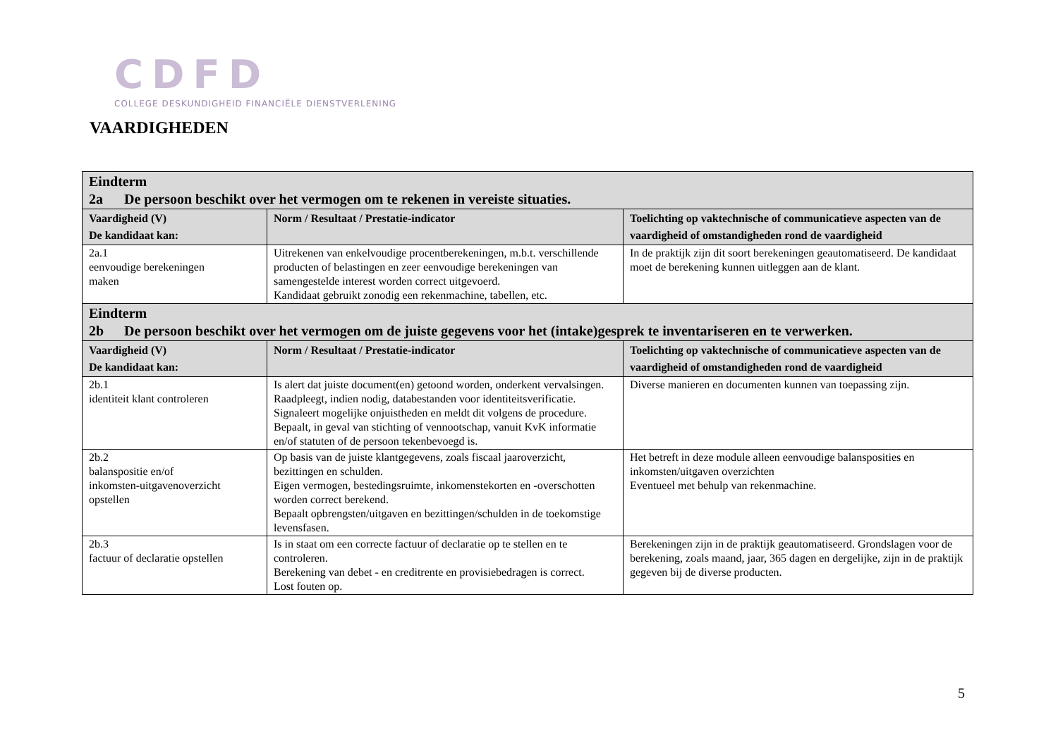CDFD
COLLEGE DESKUNDIGHEID FINANCIËLE DIENSTVERLENING
VAARDIGHEDEN
| Eindterm 2a De persoon beschikt over het vermogen om te rekenen in vereiste situaties. | | |
| Vaardigheid (V) De kandidaat kan: | Norm / Resultaat / Prestatie-indicator | Toelichting op vaktechnische of communicatieve aspecten van de vaardigheid of omstandigheden rond de vaardigheid |
| 2a.1 eenvoudige berekeningen maken | Uitrekenen van enkelvoudige procentberekeningen, m.b.t. verschillende producten of belastingen en zeer eenvoudige berekeningen van samengestelde interest worden correct uitgevoerd. Kandidaat gebruikt zonodig een rekenmachine, tabellen, etc. | In de praktijk zijn dit soort berekeningen geautomatiseerd. De kandidaat moet de berekening kunnen uitleggen aan de klant. |
| Eindterm 2b De persoon beschikt over het vermogen om de juiste gegevens voor het (intake)gesprek te inventariseren en te verwerken. | | |
| Vaardigheid (V) De kandidaat kan: | Norm / Resultaat / Prestatie-indicator | Toelichting op vaktechnische of communicatieve aspecten van de vaardigheid of omstandigheden rond de vaardigheid |
| 2b.1 identiteit klant controleren | Is alert dat juiste document(en) getoond worden, onderkent vervalsingen. Raadpleegt, indien nodig, databestanden voor identiteitsverificatie. Signaleert mogelijke onjuistheden en meldt dit volgens de procedure. Bepaalt, in geval van stichting of vennootschap, vanuit KvK informatie en/of statuten of de persoon tekenbevoegd is. | Diverse manieren en documenten kunnen van toepassing zijn. |
| 2b.2 balanspositie en/of inkomsten-uitgavenoverzicht opstellen | Op basis van de juiste klantgegevens, zoals fiscaal jaaroverzicht, bezittingen en schulden. Eigen vermogen, bestedingsruimte, inkomenstekorten en -overschotten worden correct berekend. Bepaalt opbrengsten/uitgaven en bezittingen/schulden in de toekomstige levensfasen. | Het betreft in deze module alleen eenvoudige balansposities en inkomsten/uitgaven overzichten Eventueel met behulp van rekenmachine. |
| 2b.3 factuur of declaratie opstellen | Is in staat om een correcte factuur of declaratie op te stellen en te controleren. Berekening van debet - en creditrente en provisiebedragen is correct. Lost fouten op. | Berekeningen zijn in de praktijk geautomatiseerd. Grondslagen voor de berekening, zoals maand, jaar, 365 dagen en dergelijke, zijn in de praktijk gegeven bij de diverse producten. |
5